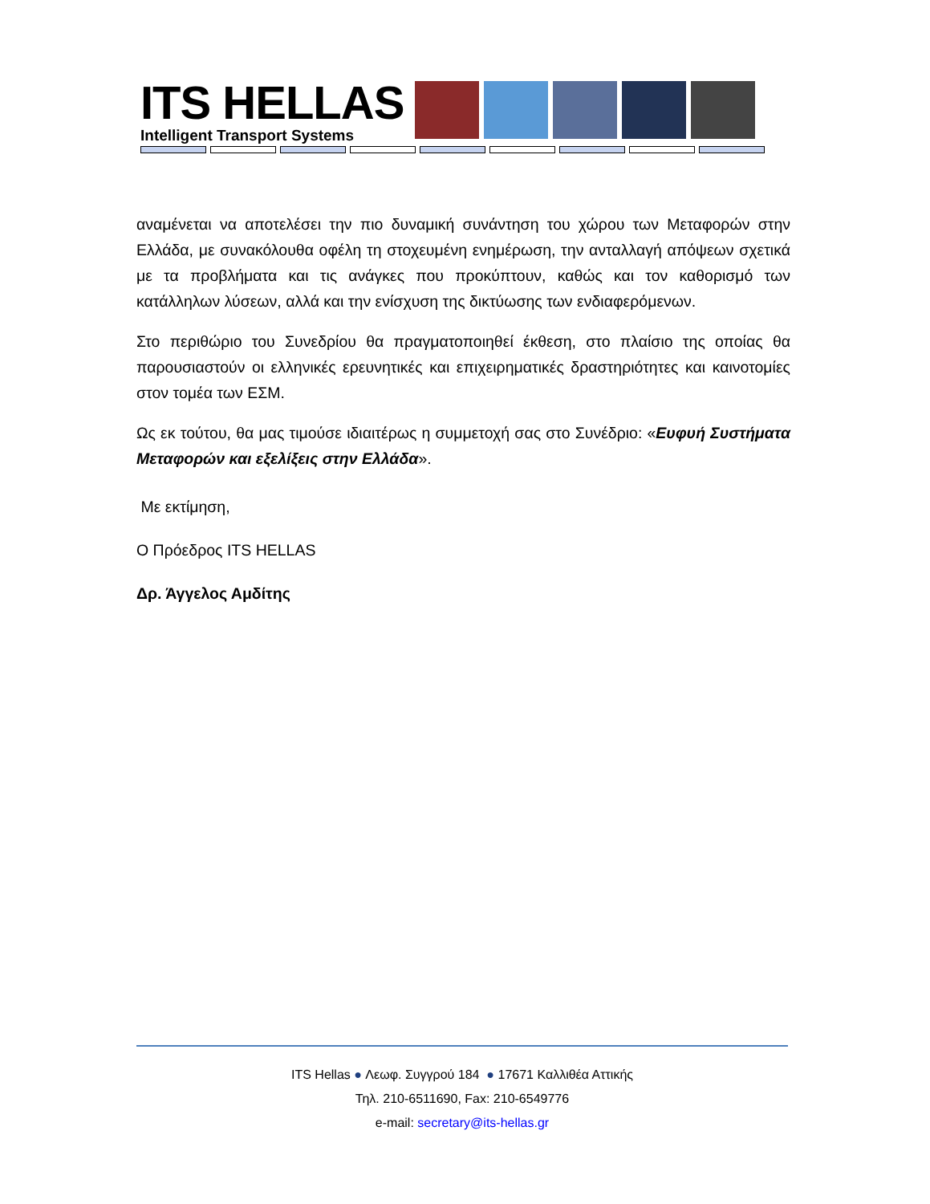ITS HELLAS
Intelligent Transport Systems
αναμένεται να αποτελέσει την πιο δυναμική συνάντηση του χώρου των Μεταφορών στην Ελλάδα, με συνακόλουθα οφέλη τη στοχευμένη ενημέρωση, την ανταλλαγή απόψεων σχετικά με τα προβλήματα και τις ανάγκες που προκύπτουν, καθώς και τον καθορισμό των κατάλληλων λύσεων, αλλά και την ενίσχυση της δικτύωσης των ενδιαφερόμενων.
Στο περιθώριο του Συνεδρίου θα πραγματοποιηθεί έκθεση, στο πλαίσιο της οποίας θα παρουσιαστούν οι ελληνικές ερευνητικές και επιχειρηματικές δραστηριότητες και καινοτομίες στον τομέα των ΕΣΜ.
Ως εκ τούτου, θα μας τιμούσε ιδιαιτέρως η συμμετοχή σας στο Συνέδριο: «Ευφυή Συστήματα Μεταφορών και εξελίξεις στην Ελλάδα».
Με εκτίμηση,
Ο Πρόεδρος ITS HELLAS
Δρ. Άγγελος Αμδίτης
ITS Hellas ● Λεωφ. Συγγρού 184 ● 17671 Καλλιθέα Αττικής
Τηλ. 210-6511690, Fax: 210-6549776
e-mail: secretary@its-hellas.gr